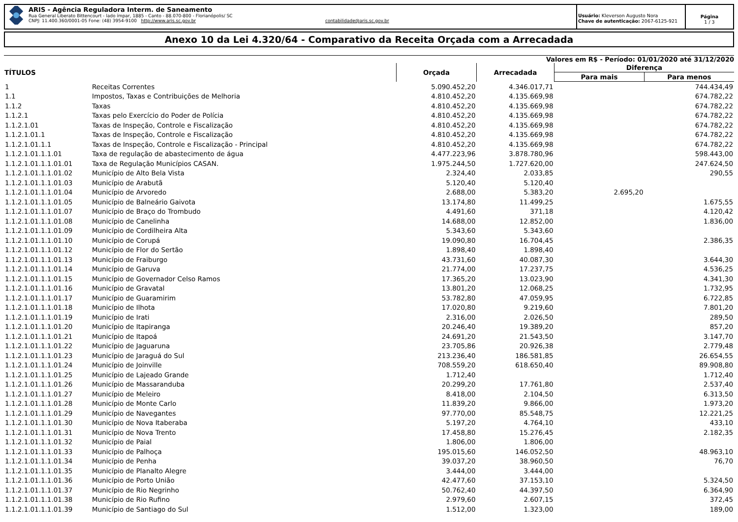ARIS - Agência Reguladora Interm. de Saneamento
Rua General Liberato Bittencourt - lado ímpar, 1885 - Canto - 88.070-800 - Florianópolis/ SC
CNPJ: 11.400.360/0001-05 Fone: (48) 3954-9100 http://www.aris.sc.gov.br contabilidade@aris.sc.gov.br
Usuário: Kleverson Augusto Nora
Chave de autenticação: 2067-6125-921
Página
1 / 3
Anexo 10 da Lei 4.320/64 - Comparativo da Receita Orçada com a Arrecadada
Valores em R$ - Período: 01/01/2020 até 31/12/2020
| TÍTULOS | | Orçada | Arrecadada | Diferença | |
| --- | --- | --- | --- | --- | --- |
| | | | | Para mais | Para menos |
| 1 | Receitas Correntes | 5.090.452,20 | 4.346.017,71 | | 744.434,49 |
| 1.1 | Impostos, Taxas e Contribuições de Melhoria | 4.810.452,20 | 4.135.669,98 | | 674.782,22 |
| 1.1.2 | Taxas | 4.810.452,20 | 4.135.669,98 | | 674.782,22 |
| 1.1.2.1 | Taxas pelo Exercício do Poder de Polícia | 4.810.452,20 | 4.135.669,98 | | 674.782,22 |
| 1.1.2.1.01 | Taxas de Inspeção, Controle e Fiscalização | 4.810.452,20 | 4.135.669,98 | | 674.782,22 |
| 1.1.2.1.01.1 | Taxas de Inspeção, Controle e Fiscalização | 4.810.452,20 | 4.135.669,98 | | 674.782,22 |
| 1.1.2.1.01.1.1 | Taxas de Inspeção, Controle e Fiscalização - Principal | 4.810.452,20 | 4.135.669,98 | | 674.782,22 |
| 1.1.2.1.01.1.1.01 | Taxa de regulação de abastecimento de água | 4.477.223,96 | 3.878.780,96 | | 598.443,00 |
| 1.1.2.1.01.1.1.01.01 | Taxa de Regulação Municípios CASAN. | 1.975.244,50 | 1.727.620,00 | | 247.624,50 |
| 1.1.2.1.01.1.1.01.02 | Município de Alto Bela Vista | 2.324,40 | 2.033,85 | | 290,55 |
| 1.1.2.1.01.1.1.01.03 | Município de Arabutã | 5.120,40 | 5.120,40 | | |
| 1.1.2.1.01.1.1.01.04 | Município de Arvoredo | 2.688,00 | 5.383,20 | 2.695,20 | |
| 1.1.2.1.01.1.1.01.05 | Município de Balneário Gaivota | 13.174,80 | 11.499,25 | | 1.675,55 |
| 1.1.2.1.01.1.1.01.07 | Município de Braço do Trombudo | 4.491,60 | 371,18 | | 4.120,42 |
| 1.1.2.1.01.1.1.01.08 | Município de Canelinha | 14.688,00 | 12.852,00 | | 1.836,00 |
| 1.1.2.1.01.1.1.01.09 | Município de Cordilheira Alta | 5.343,60 | 5.343,60 | | |
| 1.1.2.1.01.1.1.01.10 | Município de Corupá | 19.090,80 | 16.704,45 | | 2.386,35 |
| 1.1.2.1.01.1.1.01.12 | Município de Flor do Sertão | 1.898,40 | 1.898,40 | | |
| 1.1.2.1.01.1.1.01.13 | Município de Fraiburgo | 43.731,60 | 40.087,30 | | 3.644,30 |
| 1.1.2.1.01.1.1.01.14 | Município de Garuva | 21.774,00 | 17.237,75 | | 4.536,25 |
| 1.1.2.1.01.1.1.01.15 | Município de Governador Celso Ramos | 17.365,20 | 13.023,90 | | 4.341,30 |
| 1.1.2.1.01.1.1.01.16 | Município de Gravatal | 13.801,20 | 12.068,25 | | 1.732,95 |
| 1.1.2.1.01.1.1.01.17 | Município de Guaramirim | 53.782,80 | 47.059,95 | | 6.722,85 |
| 1.1.2.1.01.1.1.01.18 | Município de Ilhota | 17.020,80 | 9.219,60 | | 7.801,20 |
| 1.1.2.1.01.1.1.01.19 | Município de Irati | 2.316,00 | 2.026,50 | | 289,50 |
| 1.1.2.1.01.1.1.01.20 | Município de Itapiranga | 20.246,40 | 19.389,20 | | 857,20 |
| 1.1.2.1.01.1.1.01.21 | Município de Itapoá | 24.691,20 | 21.543,50 | | 3.147,70 |
| 1.1.2.1.01.1.1.01.22 | Município de Jaguaruna | 23.705,86 | 20.926,38 | | 2.779,48 |
| 1.1.2.1.01.1.1.01.23 | Município de Jaraguá do Sul | 213.236,40 | 186.581,85 | | 26.654,55 |
| 1.1.2.1.01.1.1.01.24 | Município de Joinville | 708.559,20 | 618.650,40 | | 89.908,80 |
| 1.1.2.1.01.1.1.01.25 | Município de Lajeado Grande | 1.712,40 | | | 1.712,40 |
| 1.1.2.1.01.1.1.01.26 | Município de Massaranduba | 20.299,20 | 17.761,80 | | 2.537,40 |
| 1.1.2.1.01.1.1.01.27 | Município de Meleiro | 8.418,00 | 2.104,50 | | 6.313,50 |
| 1.1.2.1.01.1.1.01.28 | Município de Monte Carlo | 11.839,20 | 9.866,00 | | 1.973,20 |
| 1.1.2.1.01.1.1.01.29 | Município de Navegantes | 97.770,00 | 85.548,75 | | 12.221,25 |
| 1.1.2.1.01.1.1.01.30 | Município de Nova Itaberaba | 5.197,20 | 4.764,10 | | 433,10 |
| 1.1.2.1.01.1.1.01.31 | Município de Nova Trento | 17.458,80 | 15.276,45 | | 2.182,35 |
| 1.1.2.1.01.1.1.01.32 | Município de Paial | 1.806,00 | 1.806,00 | | |
| 1.1.2.1.01.1.1.01.33 | Município de Palhoça | 195.015,60 | 146.052,50 | | 48.963,10 |
| 1.1.2.1.01.1.1.01.34 | Município de Penha | 39.037,20 | 38.960,50 | | 76,70 |
| 1.1.2.1.01.1.1.01.35 | Município de Planalto Alegre | 3.444,00 | 3.444,00 | | |
| 1.1.2.1.01.1.1.01.36 | Município de Porto União | 42.477,60 | 37.153,10 | | 5.324,50 |
| 1.1.2.1.01.1.1.01.37 | Município de Rio Negrinho | 50.762,40 | 44.397,50 | | 6.364,90 |
| 1.1.2.1.01.1.1.01.38 | Município de Rio Rufino | 2.979,60 | 2.607,15 | | 372,45 |
| 1.1.2.1.01.1.1.01.39 | Município de Santiago do Sul | 1.512,00 | 1.323,00 | | 189,00 |